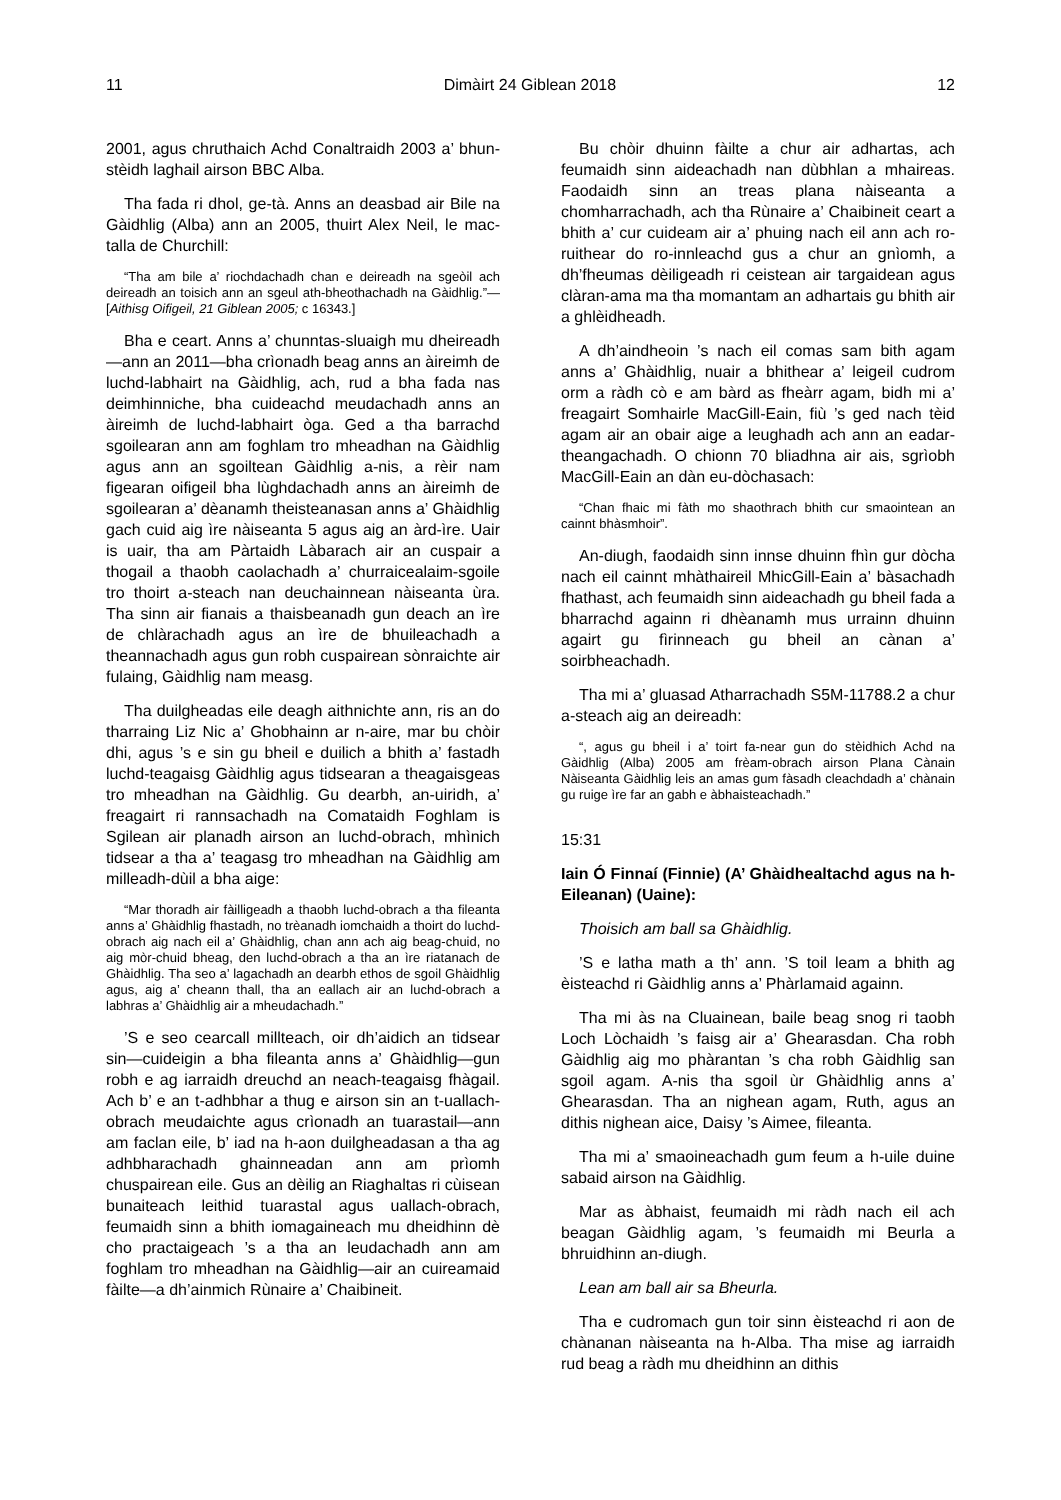11 Dimàirt 24 Giblean 2018 12
2001, agus chruthaich Achd Conaltraidh 2003 a’ bhun-stèidh laghail airson BBC Alba.
Tha fada ri dhol, ge-tà. Anns an deasbad air Bile na Gàidhlig (Alba) ann an 2005, thuirt Alex Neil, le mac-talla de Churchill:
“Tha am bile a’ riochdachadh chan e deireadh na sgeòil ach deireadh an toisich ann an sgeul ath-bheothachadh na Gàidhlig.”— [Aithisg Oifigeil, 21 Giblean 2005; c 16343.]
Bha e ceart. Anns a’ chunntas-sluaigh mu dheireadh—ann an 2011—bha crìonadh beag anns an àireimh de luchd-labhairt na Gàidhlig, ach, rud a bha fada nas deimhinniche, bha cuideachd meudachadh anns an àireimh de luchd-labhairt òga. Ged a tha barrachd sgoilearan ann am foghlam tro mheadhan na Gàidhlig agus ann an sgoiltean Gàidhlig a-nis, a rèir nam figearan oifigeil bha lùghdachadh anns an àireimh de sgoilearan a’ dèanamh theisteanasan anns a’ Ghàidhlig gach cuid aig ìre nàiseanta 5 agus aig an àrd-ìre. Uair is uair, tha am Pàrtaidh Làbarach air an cuspair a thogail a thaobh caolachadh a’ churraicealaim-sgoile tro thoirt a-steach nan deuchainnean nàiseanta ùra. Tha sinn air fianais a thaisbeanadh gun deach an ìre de chlàrachadh agus an ìre de bhuileachadh a theannachadh agus gun robh cuspairean sònraichte air fulaing, Gàidhlig nam measg.
Tha duilgheadas eile deagh aithnichte ann, ris an do tharraing Liz Nic a’ Ghobhainn ar n-aire, mar bu chòir dhi, agus ’s e sin gu bheil e duilich a bhith a’ fastadh luchd-teagaisg Gàidhlig agus tidsearan a theagaisgeas tro mheadhan na Gàidhlig. Gu dearbh, an-uiridh, a’ freagairt ri rannsachadh na Comataidh Foghlam is Sgilean air planadh airson an luchd-obrach, mhìnich tidsear a tha a’ teagasg tro mheadhan na Gàidhlig am milleadh-dùil a bha aige:
“Mar thoradh air fàilligeadh a thaobh luchd-obrach a tha fileanta anns a’ Ghàidhlig fhastadh, no trèanadh iomchaidh a thoirt do luchd-obrach aig nach eil a’ Ghàidhlig, chan ann ach aig beag-chuid, no aig mòr-chuid bheag, den luchd-obrach a tha an ìre riatanach de Ghàidhlig. Tha seo a’ lagachadh an dearbh ethos de sgoil Ghàidhlig agus, aig a’ cheann thall, tha an eallach air an luchd-obrach a labhras a’ Ghàidhlig air a mheudachadh.”
’S e seo cearcall millteach, oir dh’aidich an tidsear sin—cuideigin a bha fileanta anns a’ Ghàidhlig—gun robh e ag iarraidh dreuchd an neach-teagaisg fhàgail. Ach b’ e an t-adhbhar a thug e airson sin an t-uallach-obrach meudaichte agus crìonadh an tuarastail—ann am faclan eile, b’ iad na h-aon duilgheadasan a tha ag adhbharachadh ghainneadan ann am prìomh chuspairean eile. Gus an dèilig an Riaghaltas ri cùisean bunaiteach leithid tuarastal agus uallach-obrach, feumaidh sinn a bhith iomagaineach mu dheidhinn dè cho practaigeach ’s a tha an leudachadh ann am foghlam tro mheadhan na Gàidhlig—air an cuireamaid fàilte—a dh’ainmich Rùnaire a’ Chaibineit.
Bu chòir dhuinn fàilte a chur air adhartas, ach feumaidh sinn aideachadh nan dùbhlan a mhaireas. Faodaidh sinn an treas plana nàiseanta a chomharrachadh, ach tha Rùnaire a’ Chaibineit ceart a bhith a’ cur cuideam air a’ phuing nach eil ann ach ro-ruithear do ro-innleachd gus a chur an gnìomh, a dh’fheumas dèiligeadh ri ceistean air targaidean agus clàran-ama ma tha momantam an adhartais gu bhith air a ghlèidheadh.
A dh’aindheoin ’s nach eil comas sam bith agam anns a’ Ghàidhlig, nuair a bhithear a’ leigeil cudrom orm a ràdh cò e am bàrd as fheàrr agam, bidh mi a’ freagairt Somhairle MacGill-Eain, fiù ’s ged nach tèid agam air an obair aige a leughadh ach ann an eadar-theangachadh. O chionn 70 bliadhna air ais, sgrìobh MacGill-Eain an dàn eu-dòchasach:
“Chan fhaic mi fàth mo shaothrach bhith cur smaointean an cainnt bhàsmhoir”.
An-diugh, faodaidh sinn innse dhuinn fhìn gur dòcha nach eil cainnt mhàthaireil MhicGill-Eain a’ bàsachadh fhathast, ach feumaidh sinn aideachadh gu bheil fada a bharrachd againn ri dhèanamh mus urrainn dhuinn agairt gu fìrinneach gu bheil an cànan a’ soirbheachadh.
Tha mi a’ gluasad Atharrachadh S5M-11788.2 a chur a-steach aig an deireadh:
“, agus gu bheil i a’ toirt fa-near gun do stèidhich Achd na Gàidhlig (Alba) 2005 am frèam-obrach airson Plana Cànain Nàiseanta Gàidhlig leis an amas gum fàsadh cleachdadh a’ chànain gu ruige ìre far an gabh e àbhaisteachadh.”
15:31
Iain Ó Finnaí (Finnie) (A’ Ghàidhealtachd agus na h-Eileanan) (Uaine):
Thoisich am ball sa Ghàidhlig.
’S e latha math a th’ ann. ’S toil leam a bhith ag èisteachd ri Gàidhlig anns a’ Phàrlamaid againn.
Tha mi às na Cluainean, baile beag snog ri taobh Loch Lòchaidh ’s faisg air a’ Ghearasdan. Cha robh Gàidhlig aig mo phàrantan ’s cha robh Gàidhlig san sgoil agam. A-nis tha sgoil ùr Ghàidhlig anns a’ Ghearasdan. Tha an nighean agam, Ruth, agus an dithis nighean aice, Daisy ’s Aimee, fileanta.
Tha mi a’ smaoineachadh gum feum a h-uile duine sabaid airson na Gàidhlig.
Mar as àbhaist, feumaidh mi ràdh nach eil ach beagan Gàidhlig agam, ’s feumaidh mi Beurla a bhruidhinn an-diugh.
Lean am ball air sa Bheurla.
Tha e cudromach gun toir sinn èisteachd ri aon de chànanan nàiseanta na h-Alba. Tha mise ag iarraidh rud beag a ràdh mu dheidhinn an dithis